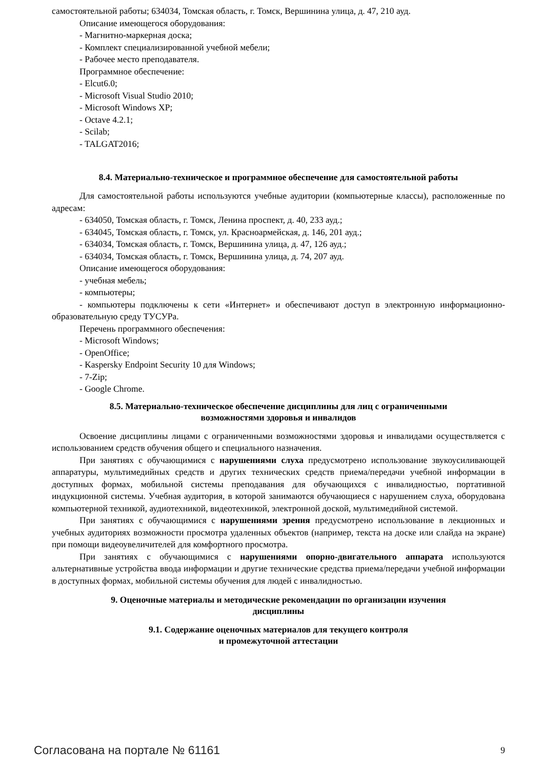самостоятельной работы; 634034, Томская область, г. Томск, Вершинина улица, д. 47, 210 ауд.
Описание имеющегося оборудования:
- Магнитно-маркерная доска;
- Комплект специализированной учебной мебели;
- Рабочее место преподавателя.
Программное обеспечение:
- Elcut6.0;
- Microsoft Visual Studio 2010;
- Microsoft Windows XP;
- Octave 4.2.1;
- Scilab;
- TALGAT2016;
8.4. Материально-техническое и программное обеспечение для самостоятельной работы
Для самостоятельной работы используются учебные аудитории (компьютерные классы), расположенные по адресам:
- 634050, Томская область, г. Томск, Ленина проспект, д. 40, 233 ауд.;
- 634045, Томская область, г. Томск, ул. Красноармейская, д. 146, 201 ауд.;
- 634034, Томская область, г. Томск, Вершинина улица, д. 47, 126 ауд.;
- 634034, Томская область, г. Томск, Вершинина улица, д. 74, 207 ауд.
Описание имеющегося оборудования:
- учебная мебель;
- компьютеры;
- компьютеры подключены к сети «Интернет» и обеспечивают доступ в электронную информационно-образовательную среду ТУСУРа.
Перечень программного обеспечения:
- Microsoft Windows;
- OpenOffice;
- Kaspersky Endpoint Security 10 для Windows;
- 7-Zip;
- Google Chrome.
8.5. Материально-техническое обеспечение дисциплины для лиц с ограниченными
возможностями здоровья и инвалидов
Освоение дисциплины лицами с ограниченными возможностями здоровья и инвалидами осуществляется с использованием средств обучения общего и специального назначения.
При занятиях с обучающимися с нарушениями слуха предусмотрено использование звукоусиливающей аппаратуры, мультимедийных средств и других технических средств приема/передачи учебной информации в доступных формах, мобильной системы преподавания для обучающихся с инвалидностью, портативной индукционной системы. Учебная аудитория, в которой занимаются обучающиеся с нарушением слуха, оборудована компьютерной техникой, аудиотехникой, видеотехникой, электронной доской, мультимедийной системой.
При занятиях с обучающимися с нарушениями зрения предусмотрено использование в лекционных и учебных аудиториях возможности просмотра удаленных объектов (например, текста на доске или слайда на экране) при помощи видеоувеличителей для комфортного просмотра.
При занятиях с обучающимися с нарушениями опорно-двигательного аппарата используются альтернативные устройства ввода информации и другие технические средства приема/передачи учебной информации в доступных формах, мобильной системы обучения для людей с инвалидностью.
9. Оценочные материалы и методические рекомендации по организации изучения
дисциплины
9.1. Содержание оценочных материалов для текущего контроля
и промежуточной аттестации
Согласована на портале № 61161 9